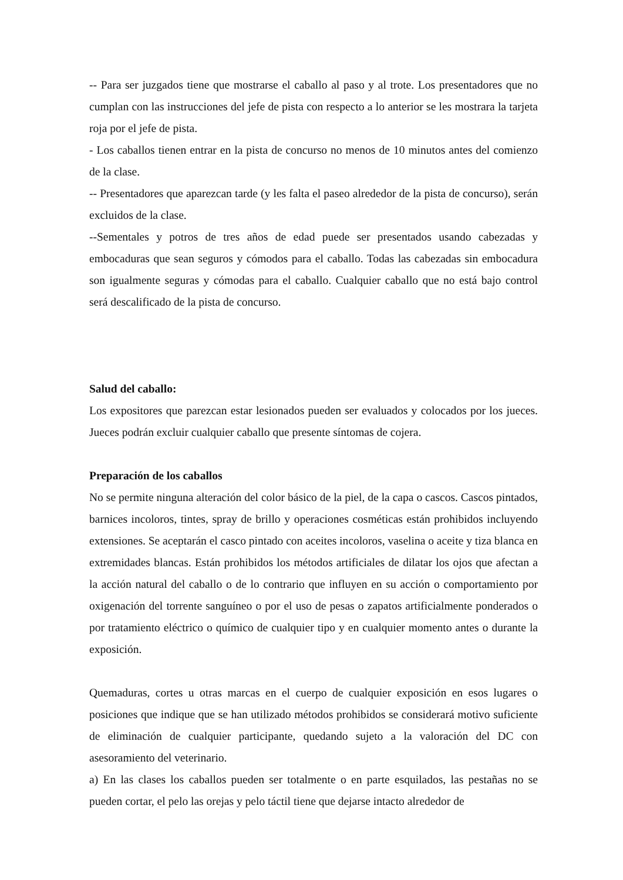-- Para ser juzgados tiene que mostrarse el caballo al paso y al trote. Los presentadores que no cumplan con las instrucciones del jefe de pista con respecto a lo anterior se les mostrara la tarjeta roja por el jefe de pista.
- Los caballos tienen entrar en la pista de concurso no menos de 10 minutos antes del comienzo de la clase.
-- Presentadores que aparezcan tarde (y les falta el paseo alrededor de la pista de concurso), serán excluidos de la clase.
--Sementales y potros de tres años de edad puede ser presentados usando cabezadas y embocaduras que sean seguros y cómodos para el caballo. Todas las cabezadas sin embocadura son igualmente seguras y cómodas para el caballo. Cualquier caballo que no está bajo control será descalificado de la pista de concurso.
Salud del caballo:
Los expositores que parezcan estar lesionados pueden ser evaluados y colocados por los jueces. Jueces podrán excluir cualquier caballo que presente síntomas de cojera.
Preparación de los caballos
No se permite ninguna alteración del color básico de la piel, de la capa o cascos. Cascos pintados, barnices incoloros, tintes, spray de brillo y operaciones cosméticas están prohibidos incluyendo extensiones. Se aceptarán el casco pintado con aceites incoloros, vaselina o aceite y tiza blanca en extremidades blancas. Están prohibidos los métodos artificiales de dilatar los ojos que afectan a la acción natural del caballo o de lo contrario que influyen en su acción o comportamiento por oxigenación del torrente sanguíneo o por el uso de pesas o zapatos artificialmente ponderados o por tratamiento eléctrico o químico de cualquier tipo y en cualquier momento antes o durante la exposición.
Quemaduras, cortes u otras marcas en el cuerpo de cualquier exposición en esos lugares o posiciones que indique que se han utilizado métodos prohibidos se considerará motivo suficiente de eliminación de cualquier participante, quedando sujeto a la valoración del DC con asesoramiento del veterinario.
a) En las clases los caballos pueden ser totalmente o en parte esquilados, las pestañas no se pueden cortar, el pelo las orejas y pelo táctil tiene que dejarse intacto alrededor de